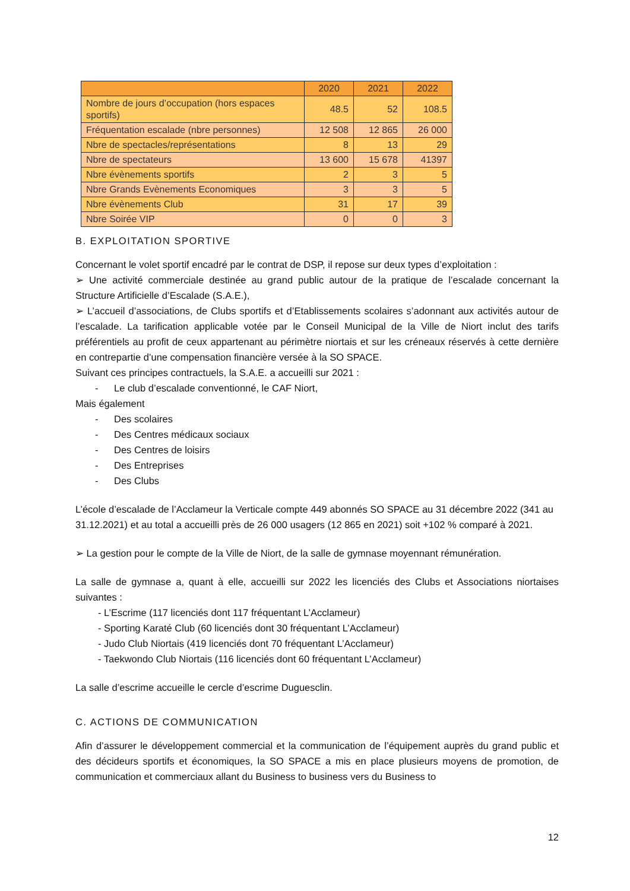| | 2020 | 2021 | 2022 |
| --- | --- | --- | --- |
| Nombre de jours d’occupation (hors espaces sportifs) | 48.5 | 52 | 108.5 |
| Fréquentation escalade (nbre personnes) | 12 508 | 12 865 | 26 000 |
| Nbre de spectacles/représentations | 8 | 13 | 29 |
| Nbre de spectateurs | 13 600 | 15 678 | 41397 |
| Nbre évènements sportifs | 2 | 3 | 5 |
| Nbre Grands Evènements Economiques | 3 | 3 | 5 |
| Nbre évènements Club | 31 | 17 | 39 |
| Nbre Soirée VIP | 0 | 0 | 3 |
B. EXPLOITATION SPORTIVE
Concernant le volet sportif encadré par le contrat de DSP, il repose sur deux types d’exploitation :
➢ Une activité commerciale destinée au grand public autour de la pratique de l’escalade concernant la Structure Artificielle d’Escalade (S.A.E.),
➢ L’accueil d’associations, de Clubs sportifs et d’Etablissements scolaires s’adonnant aux activités autour de l’escalade. La tarification applicable votée par le Conseil Municipal de la Ville de Niort inclut des tarifs préférentiels au profit de ceux appartenant au périmètre niortais et sur les créneaux réservés à cette dernière en contrepartie d’une compensation financière versée à la SO SPACE.
Suivant ces principes contractuels, la S.A.E. a accueilli sur 2021 :
- Le club d’escalade conventionné, le CAF Niort,
Mais également
- Des scolaires
- Des Centres médicaux sociaux
- Des Centres de loisirs
- Des Entreprises
- Des Clubs
L’école d’escalade de l’Acclameur la Verticale compte 449 abonnés SO SPACE au 31 décembre 2022 (341 au 31.12.2021) et au total a accueilli près de 26 000 usagers (12 865 en 2021) soit +102 % comparé à 2021.
➢ La gestion pour le compte de la Ville de Niort, de la salle de gymnase moyennant rémunération.
La salle de gymnase a, quant à elle, accueilli sur 2022 les licenciés des Clubs et Associations niortaises suivantes :
- L’Escrime (117 licenciés dont 117 fréquentant L’Acclameur)
- Sporting Karaté Club (60 licenciés dont 30 fréquentant L’Acclameur)
- Judo Club Niortais (419 licenciés dont 70 fréquentant L’Acclameur)
- Taekwondo Club Niortais (116 licenciés dont 60 fréquentant L’Acclameur)
La salle d’escrime accueille le cercle d’escrime Duguesclin.
C. ACTIONS DE COMMUNICATION
Afin d’assurer le développement commercial et la communication de l’équipement auprès du grand public et des décideurs sportifs et économiques, la SO SPACE a mis en place plusieurs moyens de promotion, de communication et commerciaux allant du Business to business vers du Business to
12